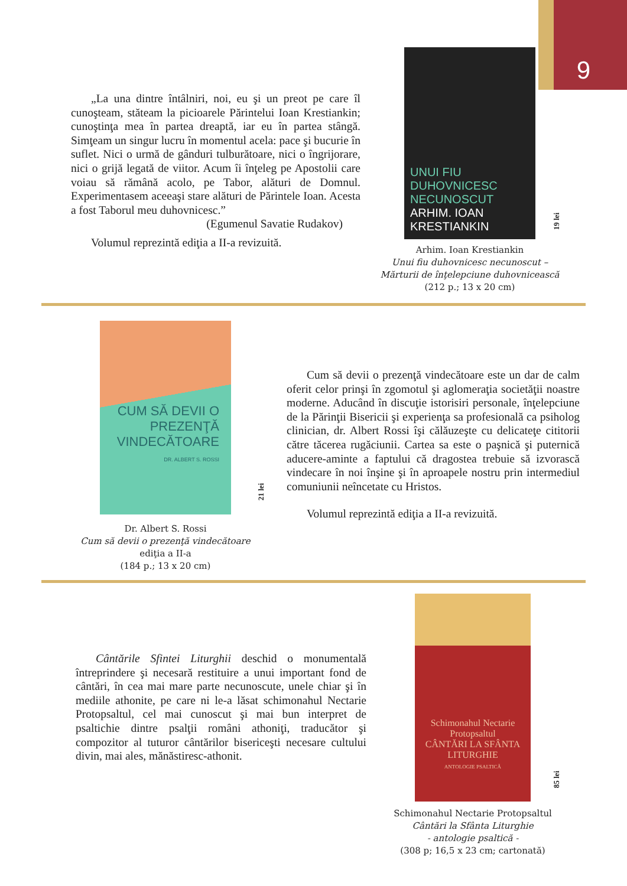9
„La una dintre întâlniri, noi, eu şi un preot pe care îl cunoşteam, stăteam la picioarele Părintelui Ioan Krestiankin; cunoştinţa mea în partea dreaptă, iar eu în partea stângă. Simţeam un singur lucru în momentul acela: pace şi bucurie în suflet. Nici o urmă de gânduri tulburătoare, nici o îngrijorare, nici o grijă legată de viitor. Acum îi înţeleg pe Apostolii care voiau să rămână acolo, pe Tabor, alături de Domnul. Experimentasem aceeaşi stare alături de Părintele Ioan. Acesta a fost Taborul meu duhovnicesc.”
(Egumenul Savatie Rudakov)
Volumul reprezintă ediţia a II-a revizuită.
UNUI FIU DUHOVNICESC NECUNOSCUT
ARHIM. IOAN KRESTIANKIN
19 lei
Arhim. Ioan Krestiankin
Unui fiu duhovnicesc necunoscut –
Mărturii de înţelepciune duhovnicească
(212 p.; 13 x 20 cm)
CUM SĂ DEVII O PREZENŢĂ VINDECĂTOARE
DR. ALBERT S. ROSSI
21 lei
Dr. Albert S. Rossi
Cum să devii o prezenţă vindecătoare
ediţia a II-a
(184 p.; 13 x 20 cm)
Cum să devii o prezenţă vindecătoare este un dar de calm oferit celor prinşi în zgomotul şi aglomeraţia societăţii noastre moderne. Aducând în discuţie istorisiri personale, înţelepciune de la Părinţii Bisericii şi experienţa sa profesională ca psiholog clinician, dr. Albert Rossi îşi călăuzeşte cu delicateţe cititorii către tăcerea rugăciunii. Cartea sa este o paşnică şi puternică aducere-aminte a faptului că dragostea trebuie să izvorască vindecare în noi înşine şi în aproapele nostru prin intermediul comuniunii neîncetate cu Hristos.
Volumul reprezintă ediţia a II-a revizuită.
Cântările Sfintei Liturghii deschid o monumentală întreprindere şi necesară restituire a unui important fond de cântări, în cea mai mare parte necunoscute, unele chiar şi în mediile athonite, pe care ni le-a lăsat schimonahul Nectarie Protopsaltul, cel mai cunoscut şi mai bun interpret de psaltichie dintre psalţii români athoniţi, traducător şi compozitor al tuturor cântărilor bisericeşti necesare cultului divin, mai ales, mănăstiresc-athonit.
Schimonahul Nectarie Protopsaltul
CÂNTĂRI LA SFÂNTA LITURGHIE
ANTOLOGIE PSALTICĂ
85 lei
Schimonahul Nectarie Protopsaltul
Cântări la Sfânta Liturghie
- antologie psaltică -
(308 p; 16,5 x 23 cm; cartonată)